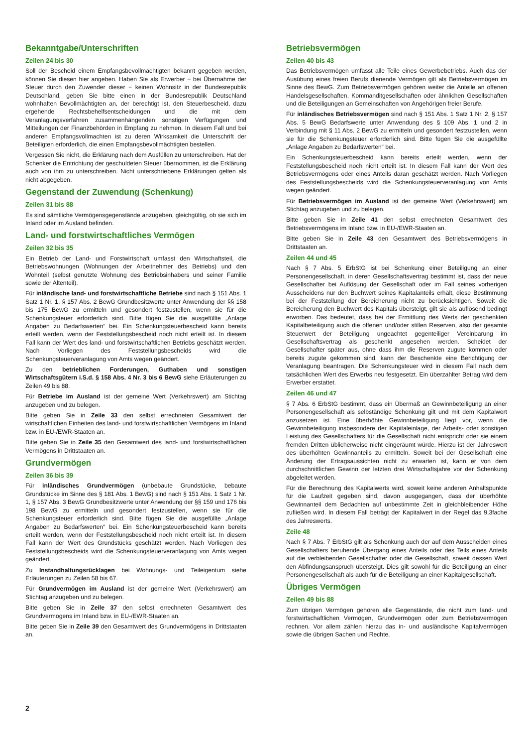Bekanntgabe/Unterschriften
Zeilen 24 bis 30
Soll der Bescheid einem Empfangsbevollmächtigten bekannt gegeben werden, können Sie diesen hier angeben. Haben Sie als Erwerber − bei Übernahme der Steuer durch den Zuwender dieser − keinen Wohnsitz in der Bundesrepublik Deutschland, geben Sie bitte einen in der Bundesrepublik Deutschland wohnhaften Bevollmächtigten an, der berechtigt ist, den Steuerbescheid, dazu ergehende Rechtsbehelfsentscheidungen und die mit dem Veranlagungsverfahren zusammenhängenden sonstigen Verfügungen und Mitteilungen der Finanzbehörden in Empfang zu nehmen. In diesem Fall und bei anderen Empfangsvollmachten ist zu deren Wirksamkeit die Unterschrift der Beteiligten erforderlich, die einen Empfangsbevollmächtigten bestellen.
Vergessen Sie nicht, die Erklärung nach dem Ausfüllen zu unterschreiben. Hat der Schenker die Entrichtung der geschuldeten Steuer übernommen, ist die Erklärung auch von ihm zu unterschreiben. Nicht unterschriebene Erklärungen gelten als nicht abgegeben.
Gegenstand der Zuwendung (Schenkung)
Zeilen 31 bis 88
Es sind sämtliche Vermögensgegenstände anzugeben, gleichgültig, ob sie sich im Inland oder im Ausland befinden.
Land- und forstwirtschaftliches Vermögen
Zeilen 32 bis 35
Ein Betrieb der Land- und Forstwirtschaft umfasst den Wirtschaftsteil, die Betriebswohnungen (Wohnungen der Arbeitnehmer des Betriebs) und den Wohnteil (selbst genutzte Wohnung des Betriebsinhabers und seiner Familie sowie der Altenteil).
Für inländische land- und forstwirtschaftliche Betriebe sind nach § 151 Abs. 1 Satz 1 Nr. 1, § 157 Abs. 2 BewG Grundbesitzwerte unter Anwendung der §§ 158 bis 175 BewG zu ermitteln und gesondert festzustellen, wenn sie für die Schenkungsteuer erforderlich sind. Bitte fügen Sie die ausgefüllte „Anlage Angaben zu Bedarfswerten“ bei. Ein Schenkungsteuerbescheid kann bereits erteilt werden, wenn der Feststellungsbescheid noch nicht erteilt ist. In diesem Fall kann der Wert des land- und forstwirtschaftlichen Betriebs geschätzt werden. Nach Vorliegen des Feststellungsbescheids wird die Schenkungsteuerveranlagung von Amts wegen geändert.
Zu den betrieblichen Forderungen, Guthaben und sonstigen Wirtschaftsgütern i.S.d. § 158 Abs. 4 Nr. 3 bis 6 BewG siehe Erläuterungen zu Zeilen 49 bis 88.
Für Betriebe im Ausland ist der gemeine Wert (Verkehrswert) am Stichtag anzugeben und zu belegen.
Bitte geben Sie in Zeile 33 den selbst errechneten Gesamtwert der wirtschaftlichen Einheiten des land- und forstwirtschaftlichen Vermögens im Inland bzw. in EU-/EWR-Staaten an.
Bitte geben Sie in Zeile 35 den Gesamtwert des land- und forstwirtschaftlichen Vermögens in Drittstaaten an.
Grundvermögen
Zeilen 36 bis 39
Für inländisches Grundvermögen (unbebaute Grundstücke, bebaute Grundstücke im Sinne des § 181 Abs. 1 BewG) sind nach § 151 Abs. 1 Satz 1 Nr. 1, § 157 Abs. 3 BewG Grundbesitzwerte unter Anwendung der §§ 159 und 176 bis 198 BewG zu ermitteln und gesondert festzustellen, wenn sie für die Schenkungsteuer erforderlich sind. Bitte fügen Sie die ausgefüllte „Anlage Angaben zu Bedarfswerten“ bei. Ein Schenkungsteuerbescheid kann bereits erteilt werden, wenn der Feststellungsbescheid noch nicht erteilt ist. In diesem Fall kann der Wert des Grundstücks geschätzt werden. Nach Vorliegen des Feststellungsbescheids wird die Schenkungsteuerveranlagung von Amts wegen geändert.
Zu Instandhaltungsrücklagen bei Wohnungs- und Teileigentum siehe Erläuterungen zu Zeilen 58 bis 67.
Für Grundvermögen im Ausland ist der gemeine Wert (Verkehrswert) am Stichtag anzugeben und zu belegen.
Bitte geben Sie in Zeile 37 den selbst errechneten Gesamtwert des Grundvermögens im Inland bzw. in EU-/EWR-Staaten an.
Bitte geben Sie in Zeile 39 den Gesamtwert des Grundvermögens in Drittstaaten an.
Betriebsvermögen
Zeilen 40 bis 43
Das Betriebsvermögen umfasst alle Teile eines Gewerbebetriebs. Auch das der Ausübung eines freien Berufs dienende Vermögen gilt als Betriebsvermögen im Sinne des BewG. Zum Betriebsvermögen gehören weiter die Anteile an offenen Handelsgesellschaften, Kommanditgesellschaften oder ähnlichen Gesellschaften und die Beteiligungen an Gemeinschaften von Angehörigen freier Berufe.
Für inländisches Betriebsvermögen sind nach § 151 Abs. 1 Satz 1 Nr. 2, § 157 Abs. 5 BewG Bedarfswerte unter Anwendung des § 109 Abs. 1 und 2 in Verbindung mit § 11 Abs. 2 BewG zu ermitteln und gesondert festzustellen, wenn sie für die Schenkungsteuer erforderlich sind. Bitte fügen Sie die ausgefüllte „Anlage Angaben zu Bedarfswerten“ bei.
Ein Schenkungsteuerbescheid kann bereits erteilt werden, wenn der Feststellungsbescheid noch nicht erteilt ist. In diesem Fall kann der Wert des Betriebsvermögens oder eines Anteils daran geschätzt werden. Nach Vorliegen des Feststellungsbescheids wird die Schenkungsteuerveranlagung von Amts wegen geändert.
Für Betriebsvermögen im Ausland ist der gemeine Wert (Verkehrswert) am Stichtag anzugeben und zu belegen.
Bitte geben Sie in Zeile 41 den selbst errechneten Gesamtwert des Betriebsvermögens im Inland bzw. in EU-/EWR-Staaten an.
Bitte geben Sie in Zeile 43 den Gesamtwert des Betriebsvermögens in Drittstaaten an.
Zeilen 44 und 45
Nach § 7 Abs. 5 ErbStG ist bei Schenkung einer Beteiligung an einer Personengesellschaft, in deren Gesellschaftsvertrag bestimmt ist, dass der neue Gesellschafter bei Auflösung der Gesellschaft oder im Fall seines vorherigen Ausscheidens nur den Buchwert seines Kapitalanteils erhält, diese Bestimmung bei der Feststellung der Bereicherung nicht zu berücksichtigen. Soweit die Bereicherung den Buchwert des Kapitals übersteigt, gilt sie als auflösend bedingt erworben. Das bedeutet, dass bei der Ermittlung des Werts der geschenkten Kapitalbeteiligung auch die offenen und/oder stillen Reserven, also der gesamte Steuerwert der Beteiligung ungeachtet gegenteiliger Vereinbarung im Gesellschaftsvertrag als geschenkt angesehen werden. Scheidet der Gesellschafter später aus, ohne dass ihm die Reserven zugute kommen oder bereits zugute gekommen sind, kann der Beschenkte eine Berichtigung der Veranlagung beantragen. Die Schenkungsteuer wird in diesem Fall nach dem tatsächlichen Wert des Erwerbs neu festgesetzt. Ein überzahlter Betrag wird dem Erwerber erstattet.
Zeilen 46 und 47
§ 7 Abs. 6 ErbStG bestimmt, dass ein Übermaß an Gewinnbeteiligung an einer Personengesellschaft als selbständige Schenkung gilt und mit dem Kapitalwert anzusetzen ist. Eine überhöhte Gewinnbeteiligung liegt vor, wenn die Gewinnbeteiligung insbesondere der Kapitaleinlage, der Arbeits- oder sonstigen Leistung des Gesellschafters für die Gesellschaft nicht entspricht oder sie einem fremden Dritten üblicherweise nicht eingeräumt würde. Hierzu ist der Jahreswert des überhöhten Gewinnanteils zu ermitteln. Soweit bei der Gesellschaft eine Änderung der Ertragsaussichten nicht zu erwarten ist, kann er von dem durchschnittlichen Gewinn der letzten drei Wirtschaftsjahre vor der Schenkung abgeleitet werden.
Für die Berechnung des Kapitalwerts wird, soweit keine anderen Anhaltspunkte für die Laufzeit gegeben sind, davon ausgegangen, dass der überhöhte Gewinnanteil dem Bedachten auf unbestimmte Zeit in gleichbleibender Höhe zufließen wird. In diesem Fall beträgt der Kapitalwert in der Regel das 9,3fache des Jahreswerts.
Zeile 48
Nach § 7 Abs. 7 ErbStG gilt als Schenkung auch der auf dem Ausscheiden eines Gesellschafters beruhende Übergang eines Anteils oder des Teils eines Anteils auf die verbleibenden Gesellschafter oder die Gesellschaft, soweit dessen Wert den Abfindungsanspruch übersteigt. Dies gilt sowohl für die Beteiligung an einer Personengesellschaft als auch für die Beteiligung an einer Kapitalgesellschaft.
Übriges Vermögen
Zeilen 49 bis 88
Zum übrigen Vermögen gehören alle Gegenstände, die nicht zum land- und forstwirtschaftlichen Vermögen, Grundvermögen oder zum Betriebsvermögen rechnen. Vor allem zählen hierzu das in- und ausländische Kapitalvermögen sowie die übrigen Sachen und Rechte.
2